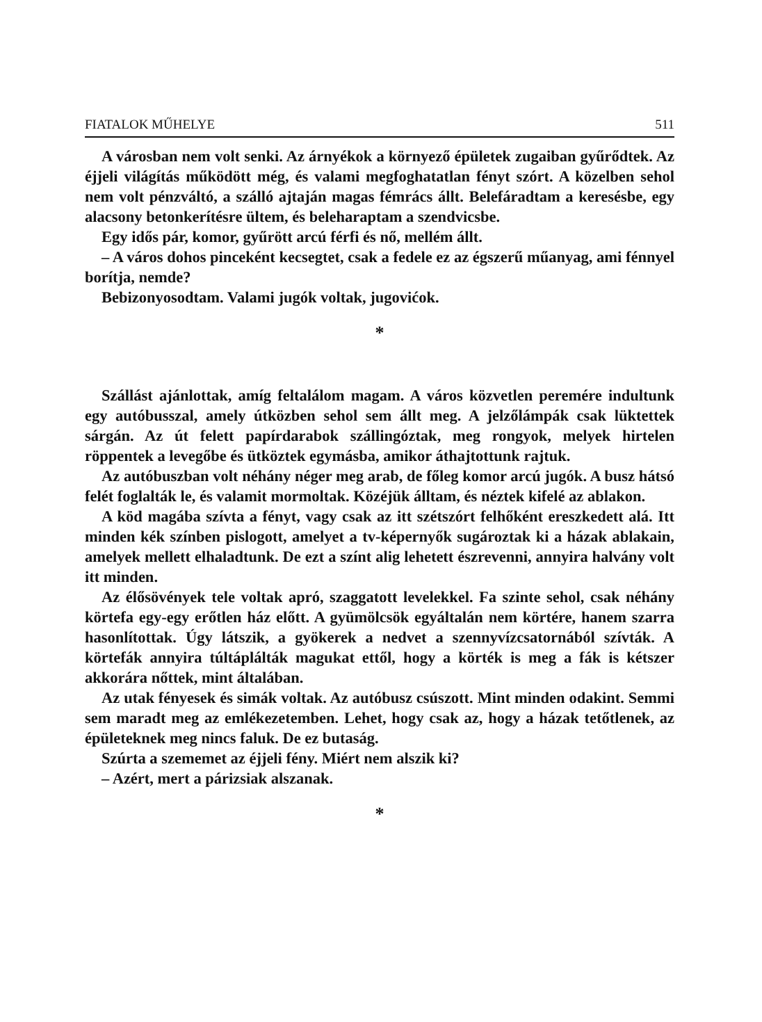FIATALOK MŰHELYE 511
A városban nem volt senki. Az árnyékok a környező épületek zugaiban gyűrődtek. Az éjjeli világítás működött még, és valami megfoghatatlan fényt szórt. A közelben sehol nem volt pénzváltó, a szálló ajtaján magas fémrács állt. Belefáradtam a keresésbe, egy alacsony betonkerítésre ültem, és beleharaptam a szendvicsbe.
Egy idős pár, komor, gyűrött arcú férfi és nő, mellém állt.
– A város dohos pinceként kecsegtet, csak a fedele ez az égszerű műanyag, ami fénnyel borítja, nemde?
Bebizonyosodtam. Valami jugók voltak, jugovićok.
*
Szállást ajánlottak, amíg feltalálom magam. A város közvetlen peremére indultunk egy autóbusszal, amely útközben sehol sem állt meg. A jelzőlámpák csak lüktettek sárgán. Az út felett papírdarabok szállingóztak, meg rongyok, melyek hirtelen röppentek a levegőbe és ütköztek egymásba, amikor áthajtottunk rajtuk.
Az autóbuszban volt néhány néger meg arab, de főleg komor arcú jugók. A busz hátsó felét foglalták le, és valamit mormoltak. Közéjük álltam, és néztek kifelé az ablakon.
A köd magába szívta a fényt, vagy csak az itt szétszórt felhőként ereszkedett alá. Itt minden kék színben pislogott, amelyet a tv-képernyők sugároztak ki a házak ablakain, amelyek mellett elhaladtunk. De ezt a színt alig lehetett észrevenni, annyira halvány volt itt minden.
Az élősövények tele voltak apró, szaggatott levelekkel. Fa szinte sehol, csak néhány körtefa egy-egy erőtlen ház előtt. A gyümölcsök egyáltalán nem körtére, hanem szarra hasonlítottak. Úgy látszik, a gyökerek a nedvet a szennyvízcsatornából szívták. A körtefák annyira túltáplálták magukat ettől, hogy a körték is meg a fák is kétszer akkorára nőttek, mint általában.
Az utak fényesek és simák voltak. Az autóbusz csúszott. Mint minden odakint. Semmi sem maradt meg az emlékezetemben. Lehet, hogy csak az, hogy a házak tetőtlenek, az épületeknek meg nincs faluk. De ez butaság.
Szúrta a szememet az éjjeli fény. Miért nem alszik ki?
– Azért, mert a párizsiak alszanak.
*